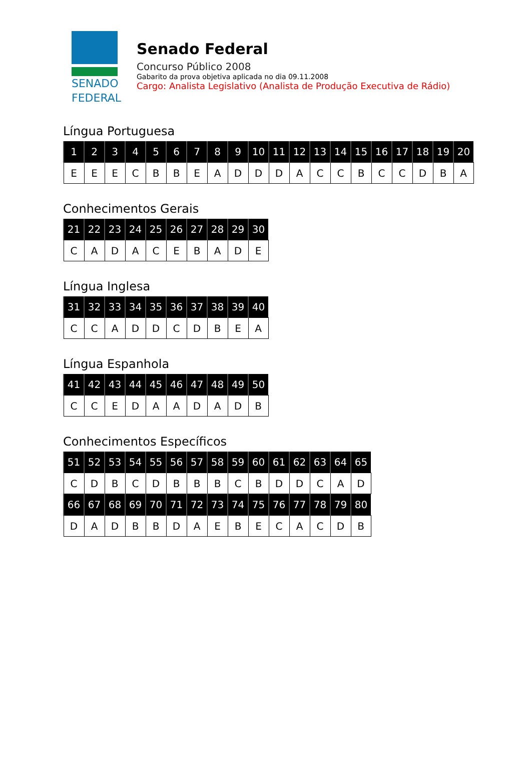SENADO
FEDERAL
Senado Federal
Concurso Público 2008
Gabarito da prova objetiva aplicada no dia 09.11.2008
Cargo: Analista Legislativo (Analista de Produção Executiva de Rádio)
Língua Portuguesa
| 1 | 2 | 3 | 4 | 5 | 6 | 7 | 8 | 9 | 10 | 11 | 12 | 13 | 14 | 15 | 16 | 17 | 18 | 19 | 20 |
| --- | --- | --- | --- | --- | --- | --- | --- | --- | --- | --- | --- | --- | --- | --- | --- | --- | --- | --- | --- |
| E | E | E | C | B | B | E | A | D | D | D | A | C | C | B | C | C | D | B | A |
Conhecimentos Gerais
| 21 | 22 | 23 | 24 | 25 | 26 | 27 | 28 | 29 | 30 |
| --- | --- | --- | --- | --- | --- | --- | --- | --- | --- |
| C | A | D | A | C | E | B | A | D | E |
Língua Inglesa
| 31 | 32 | 33 | 34 | 35 | 36 | 37 | 38 | 39 | 40 |
| --- | --- | --- | --- | --- | --- | --- | --- | --- | --- |
| C | C | A | D | D | C | D | B | E | A |
Língua Espanhola
| 41 | 42 | 43 | 44 | 45 | 46 | 47 | 48 | 49 | 50 |
| --- | --- | --- | --- | --- | --- | --- | --- | --- | --- |
| C | C | E | D | A | A | D | A | D | B |
Conhecimentos Específicos
| 51 | 52 | 53 | 54 | 55 | 56 | 57 | 58 | 59 | 60 | 61 | 62 | 63 | 64 | 65 |
| --- | --- | --- | --- | --- | --- | --- | --- | --- | --- | --- | --- | --- | --- | --- |
| C | D | B | C | D | B | B | B | C | B | D | D | C | A | D |
| 66 | 67 | 68 | 69 | 70 | 71 | 72 | 73 | 74 | 75 | 76 | 77 | 78 | 79 | 80 |
| D | A | D | B | B | D | A | E | B | E | C | A | C | D | B |